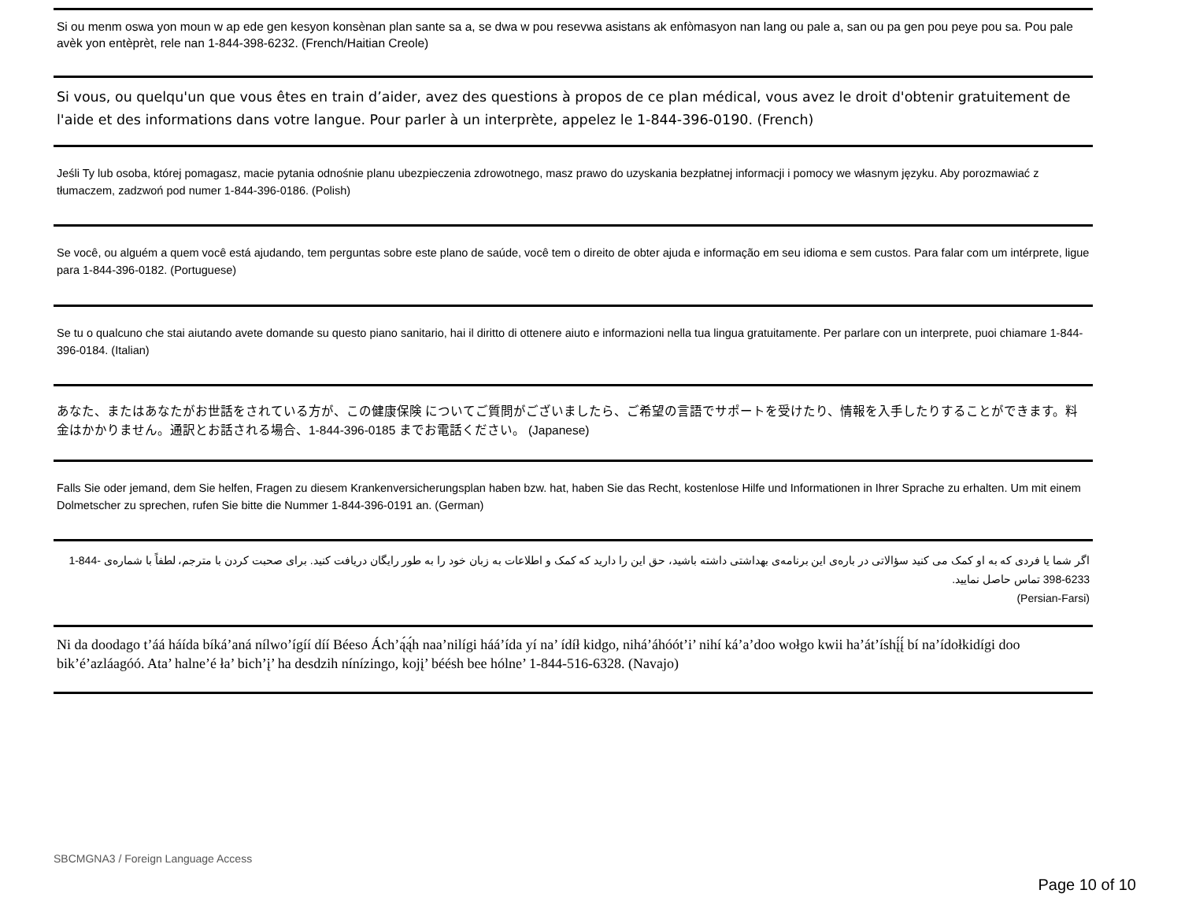Si ou menm oswa yon moun w ap ede gen kesyon konsènan plan sante sa a, se dwa w pou resevwa asistans ak enfòmasyon nan lang ou pale a, san ou pa gen pou peye pou sa. Pou pale avèk yon entèprèt, rele nan 1-844-398-6232. (French/Haitian Creole)
Si vous, ou quelqu'un que vous êtes en train d’aider, avez des questions à propos de ce plan médical, vous avez le droit d'obtenir gratuitement de l'aide et des informations dans votre langue. Pour parler à un interprète, appelez le 1-844-396-0190. (French)
Jeśli Ty lub osoba, której pomagasz, macie pytania odnośnie planu ubezpieczenia zdrowotnego, masz prawo do uzyskania bezpłatnej informacji i pomocy we własnym języku. Aby porozmawiać z tłumaczem, zadzwoń pod numer 1-844-396-0186. (Polish)
Se você, ou alguém a quem você está ajudando, tem perguntas sobre este plano de saúde, você tem o direito de obter ajuda e informação em seu idioma e sem custos. Para falar com um intérprete, ligue para 1-844-396-0182. (Portuguese)
Se tu o qualcuno che stai aiutando avete domande su questo piano sanitario, hai il diritto di ottenere aiuto e informazioni nella tua lingua gratuitamente. Per parlare con un interprete, puoi chiamare 1-844-396-0184. (Italian)
あなた、またはあなたがお世話をされている方が、この健康保険 についてご質問がございましたら、ご希望の言語でサポートを受けたり、情報を入手したりすることができます。料金はかかりません。通訳とお話される場合、1-844-396-0185 までお電話ください。 (Japanese)
Falls Sie oder jemand, dem Sie helfen, Fragen zu diesem Krankenversicherungsplan haben bzw. hat, haben Sie das Recht, kostenlose Hilfe und Informationen in Ihrer Sprache zu erhalten. Um mit einem Dolmetscher zu sprechen, rufen Sie bitte die Nummer 1-844-396-0191 an. (German)
اگر شما یا فردی که به او کمک می کنید سؤالاتی در بارەی این برنامەی بهداشتی داشته باشید، حق این را دارید که کمک و اطلاعات به زبان خود را به طور رایگان دریافت کنید. برای صحبت کردن با مترجم، لطفاً با شمارەی 1-844-398-6233 تماس حاصل نمایید.
(Persian-Farsi)
Ni da doodago t’áá háída bíká’aná nílwo’ígíí díí Béeso Ách’ą́ą́h naa’nilígi háá’ída yí na’ ídíł kidgo, nihá’áhóót’i’ nihí ká’a’doo wołgo kwii ha’át’íshį́į́ bí na’ídołkidígi doo bik’é’azláagóó. Ata’ halne’é ła’ bich’į’ ha desdzih nínízingo, kojį’ béésh bee hólne’ 1-844-516-6328. (Navajo)
SBCMGNA3 / Foreign Language Access
Page 10 of 10